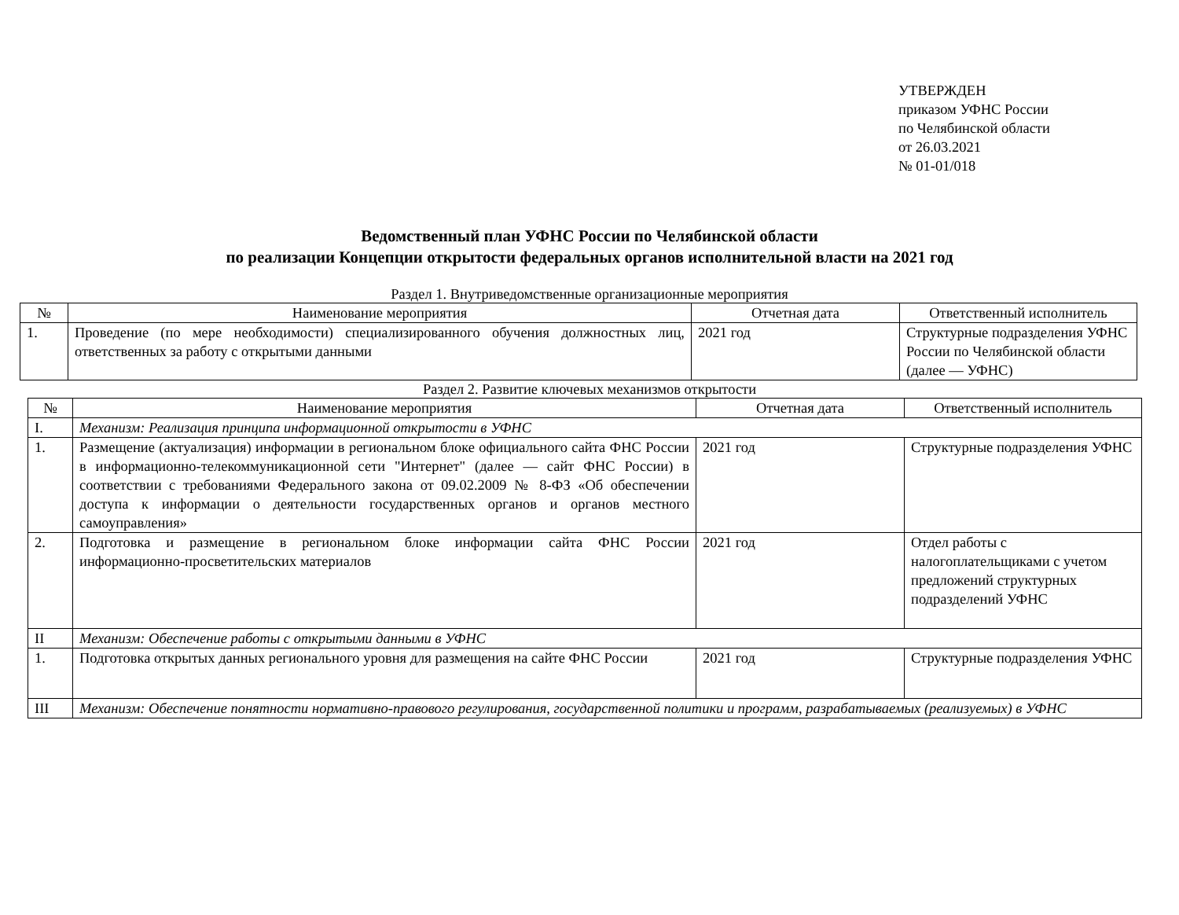УТВЕРЖДЕН
приказом УФНС России
по Челябинской области
от 26.03.2021
№ 01-01/018
Ведомственный план УФНС России по Челябинской области
по реализации Концепции открытости федеральных органов исполнительной власти на 2021 год
Раздел 1. Внутриведомственные организационные мероприятия
| № | Наименование мероприятия | Отчетная дата | Ответственный исполнитель |
| --- | --- | --- | --- |
| 1. | Проведение (по мере необходимости) специализированного обучения должностных лиц, ответственных за работу с открытыми данными | 2021 год | Структурные подразделения УФНС России по Челябинской области (далее — УФНС) |
Раздел 2. Развитие ключевых механизмов открытости
| № | Наименование мероприятия | Отчетная дата | Ответственный исполнитель |
| --- | --- | --- | --- |
| I. | Механизм: Реализация принципа информационной открытости в УФНС | | |
| 1. | Размещение (актуализация) информации в региональном блоке официального сайта ФНС России в информационно-телекоммуникационной сети "Интернет" (далее — сайт ФНС России) в соответствии с требованиями Федерального закона от 09.02.2009 № 8-ФЗ «Об обеспечении доступа к информации о деятельности государственных органов и органов местного самоуправления» | 2021 год | Структурные подразделения УФНС |
| 2. | Подготовка и размещение в региональном блоке информации сайта ФНС России информационно-просветительских материалов | 2021 год | Отдел работы с налогоплательщиками с учетом предложений структурных подразделений УФНС |
| II | Механизм: Обеспечение работы с открытыми данными в УФНС | | |
| 1. | Подготовка открытых данных регионального уровня для размещения на сайте ФНС России | 2021 год | Структурные подразделения УФНС |
| III | Механизм: Обеспечение понятности нормативно-правового регулирования, государственной политики и программ, разрабатываемых (реализуемых) в УФНС | | |